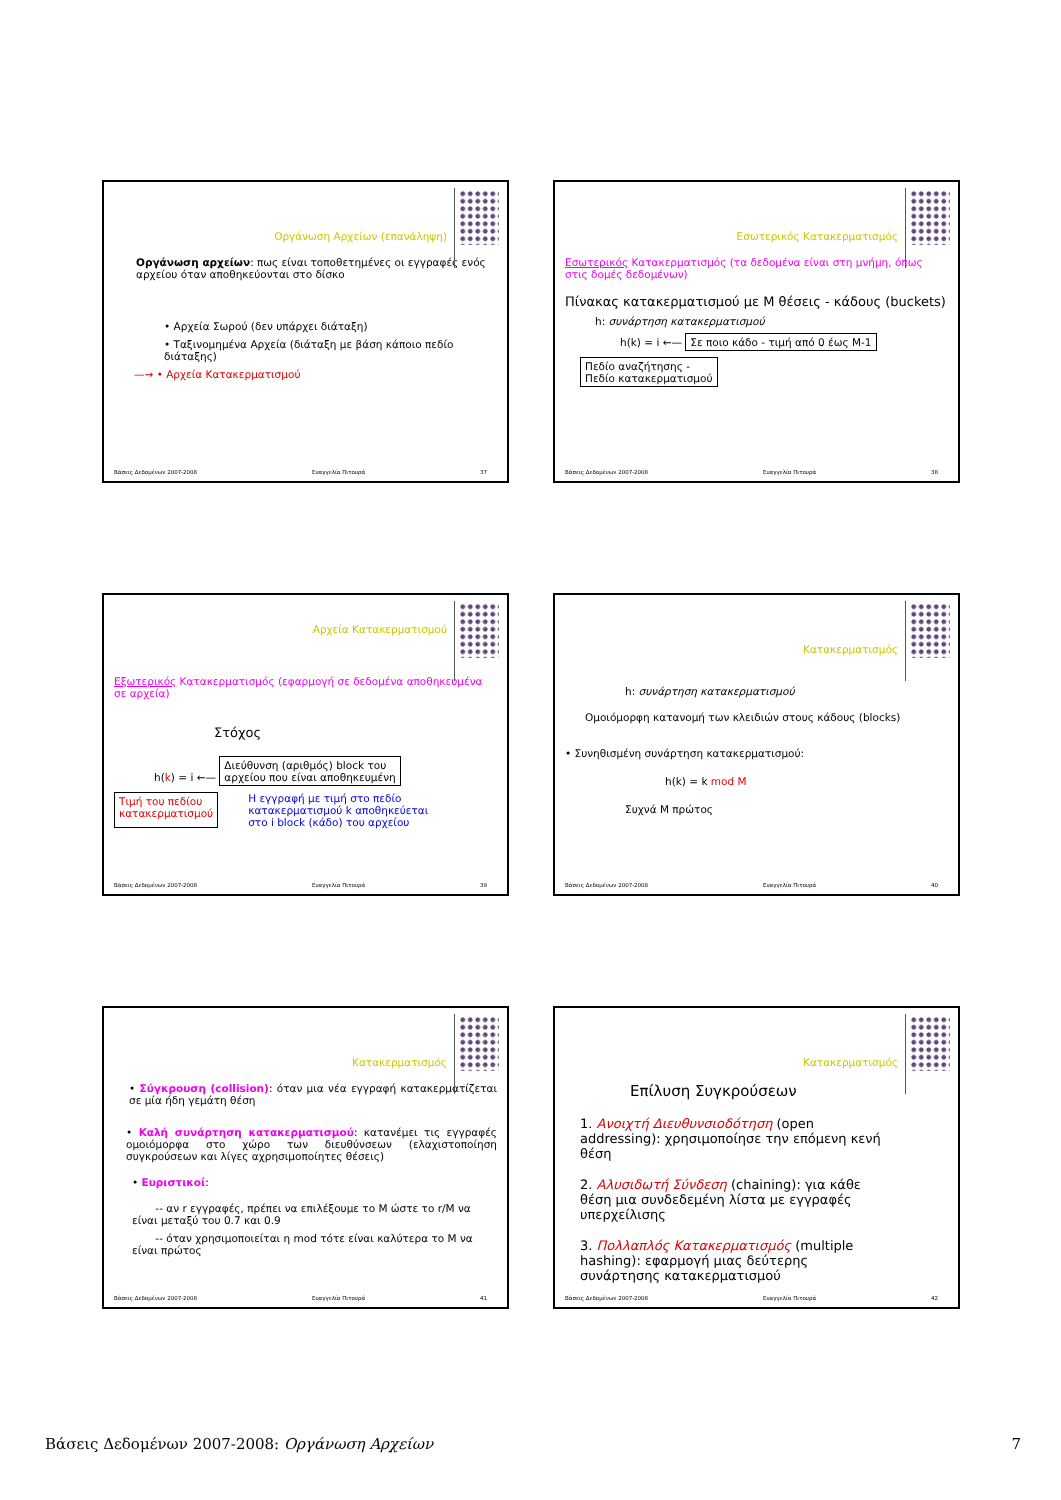Οργάνωση Αρχείων (επανάληψη)
Οργάνωση αρχείων: πως είναι τοποθετημένες οι εγγραφές ενός αρχείου όταν αποθηκεύονται στο δίσκο
• Αρχεία Σωρού (δεν υπάρχει διάταξη)
• Ταξινομημένα Αρχεία (διάταξη με βάση κάποιο πεδίο διάταξης)
—→ • Αρχεία Κατακερματισμού
Βάσεις Δεδομένων 2007-2008 Ευαγγελία Πιτουρά 37
Εσωτερικός Κατακερματισμός
Εσωτερικός Κατακερματισμός (τα δεδομένα είναι στη μνήμη, όπως στις δομές δεδομένων)
Πίνακας κατακερματισμού με Μ θέσεις - κάδους (buckets)
h: συνάρτηση κατακερματισμού
h(k) = i ←— Σε ποιο κάδο - τιμή από 0 έως Μ-1
Πεδίο αναζήτησης -
Πεδίο κατακερματισμού
Βάσεις Δεδομένων 2007-2008 Ευαγγελία Πιτουρά 38
Αρχεία Κατακερματισμού
Εξωτερικός Κατακερματισμός (εφαρμογή σε δεδομένα αποθηκευμένα σε αρχεία)
Στόχος
h(k) = i ←— Διεύθυνση (αριθμός) block του
αρχείου που είναι αποθηκευμένη
Τιμή του πεδίου
κατακερματισμού Η εγγραφή με τιμή στο πεδίο κατακερματισμού k αποθηκεύεται στο i block (κάδο) του αρχείου
Βάσεις Δεδομένων 2007-2008 Ευαγγελία Πιτουρά 39
Κατακερματισμός
h: συνάρτηση κατακερματισμού
Ομοιόμορφη κατανομή των κλειδιών στους κάδους (blocks)
• Συνηθισμένη συνάρτηση κατακερματισμού:
h(k) = k mod M
Συχνά Μ πρώτος
Βάσεις Δεδομένων 2007-2008 Ευαγγελία Πιτουρά 40
Κατακερματισμός
• Σύγκρουση (collision): όταν μια νέα εγγραφή κατακερματίζεται σε μία ήδη γεμάτη θέση
• Καλή συνάρτηση κατακερματισμού: κατανέμει τις εγγραφές ομοιόμορφα στο χώρο των διευθύνσεων (ελαχιστοποίηση συγκρούσεων και λίγες αχρησιμοποίητες θέσεις)
• Ευριστικοί:
-- αν r εγγραφές, πρέπει να επιλέξουμε το Μ ώστε το r/M να είναι μεταξύ του 0.7 και 0.9
-- όταν χρησιμοποιείται η mod τότε είναι καλύτερα το Μ να είναι πρώτος
Βάσεις Δεδομένων 2007-2008 Ευαγγελία Πιτουρά 41
Κατακερματισμός
Επίλυση Συγκρούσεων
1. Ανοιχτή Διευθυνσιοδότηση (open addressing): χρησιμοποίησε την επόμενη κενή θέση
2. Αλυσιδωτή Σύνδεση (chaining): για κάθε θέση μια συνδεδεμένη λίστα με εγγραφές υπερχείλισης
3. Πολλαπλός Κατακερματισμός (multiple hashing): εφαρμογή μιας δεύτερης συνάρτησης κατακερματισμού
Βάσεις Δεδομένων 2007-2008 Ευαγγελία Πιτουρά 42
Βάσεις Δεδομένων 2007-2008: Οργάνωση Αρχείων 7